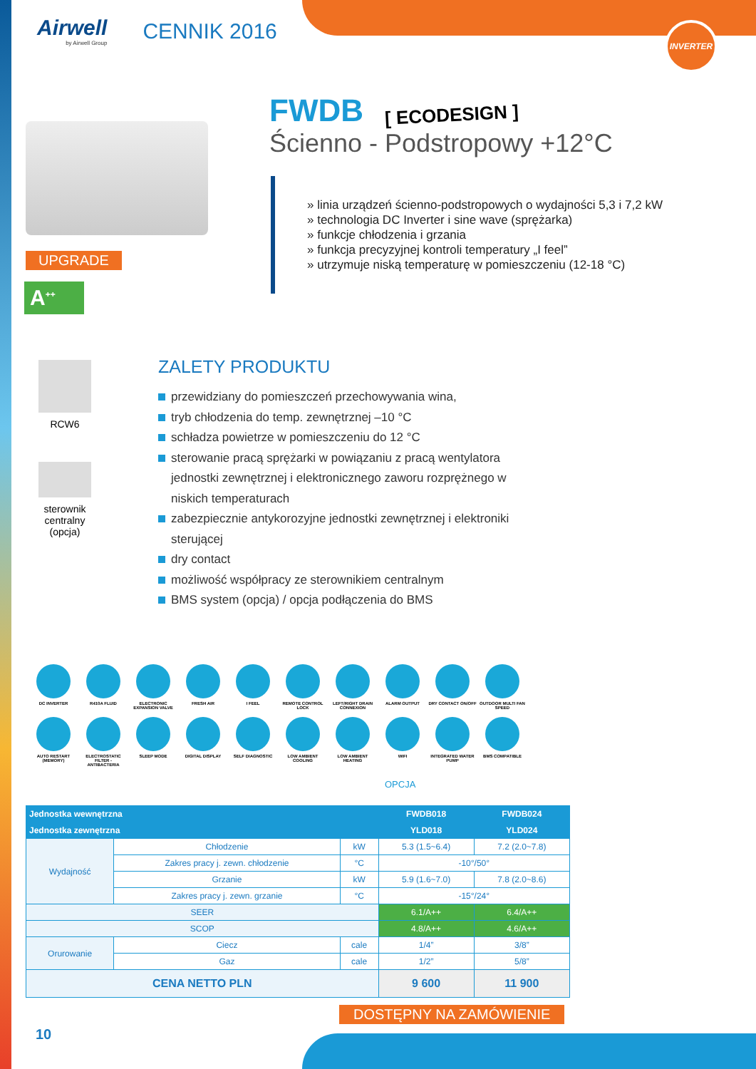INVERTER
Airwell
by Airwell Group
CENNIK 2016
UPGRADE
A<sup>++</sup>
FWDB
[ ECODESIGN ]
Ścienno - Podstropowy +12°C
» linia urządzeń ścienno-podstropowych o wydajności 5,3 i 7,2 kW
» technologia DC Inverter i sine wave (sprężarka)
» funkcje chłodzenia i grzania
» funkcja precyzyjnej kontroli temperatury „I feel”
» utrzymuje niską temperaturę w pomieszczeniu (12-18 °C)
RCW6
sterownik
centralny
(opcja)
ZALETY PRODUKTU
przewidziany do pomieszczeń przechowywania wina,
tryb chłodzenia do temp. zewnętrznej –10 °C
schładza powietrze w pomieszczeniu do 12 °C
sterowanie pracą sprężarki w powiązaniu z pracą wentylatora jednostki zewnętrznej i elektronicznego zaworu rozprężnego w niskich temperaturach
zabezpiecznie antykorozyjne jednostki zewnętrznej i elektroniki sterującej
dry contact
możliwość współpracy ze sterownikiem centralnym
BMS system (opcja) / opcja podłączenia do BMS
DC INVERTER
R410A FLUID
ELECTRONIC EXPANSION VALVE
FRESH AIR
I FEEL
REMOTE CONTROL LOCK
LEFT/RIGHT DRAIN CONNEXION
ALARM OUTPUT
DRY CONTACT ON/OFF
OUTDOOR MULTI FAN SPEED
AUTO RESTART (MEMORY)
ELECTROSTATIC FILTER - ANTIBACTERIA
SLEEP MODE
DIGITAL DISPLAY
SELF DIAGNOSTIC
LOW AMBIENT COOLING
LOW AMBIENT HEATING
WIFI
INTEGRATED WATER PUMP
BMS COMPATIBLE
OPCJA
| Jednostka wewnętrzna | | | | FWDB018 | FWDB024 |
| --- | --- | --- | --- | --- | --- |
| Jednostka zewnętrzna | | | | YLD018 | YLD024 |
| Wydajność | Chłodzenie | | kW | 5.3 (1.5~6.4) | 7.2 (2.0~7.8) |
| | Zakres pracy j. zewn. chłodzenie | | °C | -10°/50° | |
| | Grzanie | | kW | 5.9 (1.6~7.0) | 7.8 (2.0~8.6) |
| | Zakres pracy j. zewn. grzanie | | °C | -15°/24° | |
| SEER | | | | 6.1/A++ | 6.4/A++ |
| SCOP | | | | 4.8/A++ | 4.6/A++ |
| Orurowanie | Ciecz | cale | | 1/4” | 3/8” |
| | Gaz | cale | | 1/2” | 5/8” |
| CENA NETTO PLN | | | | 9 600 | 11 900 |
DOSTĘPNY NA ZAMÓWIENIE
10